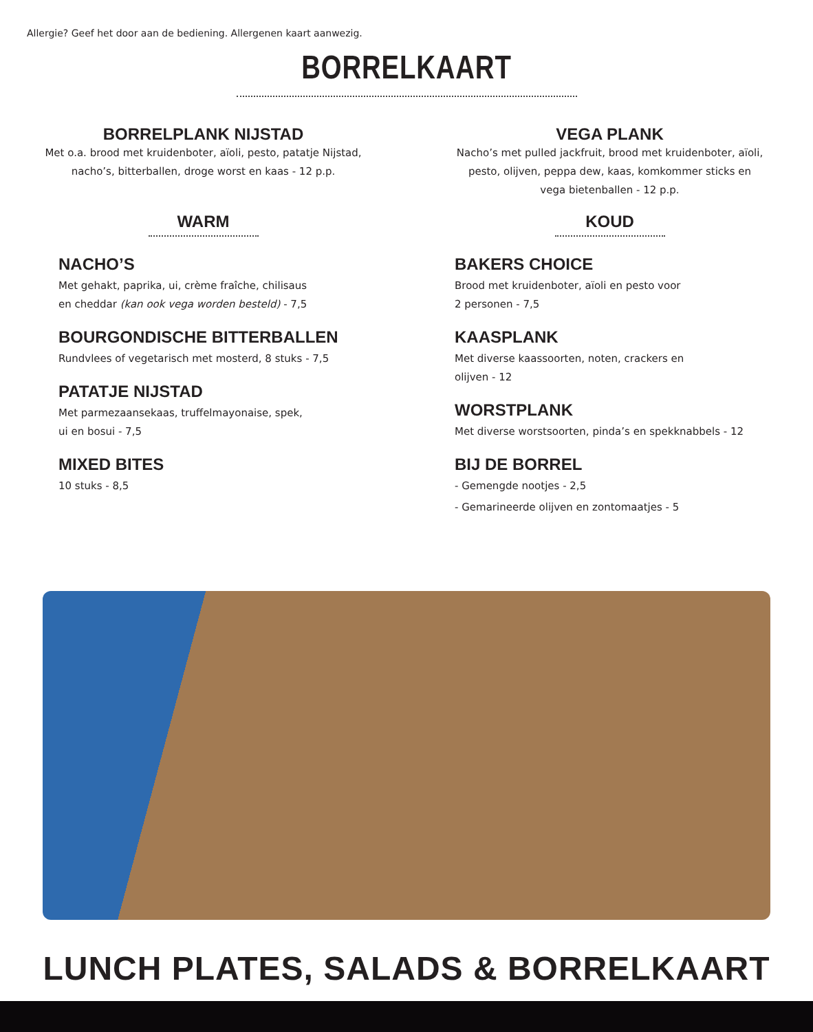Allergie? Geef het door aan de bediening. Allergenen kaart aanwezig.
BORRELKAART
BORRELPLANK NIJSTAD
Met o.a. brood met kruidenboter, aïoli, pesto, patatje Nijstad,
nacho’s, bitterballen, droge worst en kaas - 12 p.p.
VEGA PLANK
Nacho’s met pulled jackfruit, brood met kruidenboter, aïoli,
pesto, olijven, peppa dew, kaas, komkommer sticks en
vega bietenballen - 12 p.p.
WARM
NACHO’S
Met gehakt, paprika, ui, crème fraîche, chilisaus
en cheddar (kan ook vega worden besteld) - 7,5
BOURGONDISCHE BITTERBALLEN
Rundvlees of vegetarisch met mosterd, 8 stuks - 7,5
PATATJE NIJSTAD
Met parmezaansekaas, truffelmayonaise, spek,
ui en bosui - 7,5
MIXED BITES
10 stuks - 8,5
KOUD
BAKERS CHOICE
Brood met kruidenboter, aïoli en pesto voor
2 personen - 7,5
KAASPLANK
Met diverse kaassoorten, noten, crackers en
olijven - 12
WORSTPLANK
Met diverse worstsoorten, pinda’s en spekknabbels - 12
BIJ DE BORREL
- Gemengde nootjes - 2,5
- Gemarineerde olijven en zontomaatjes - 5
LUNCH PLATES, SALADS & BORRELKAART